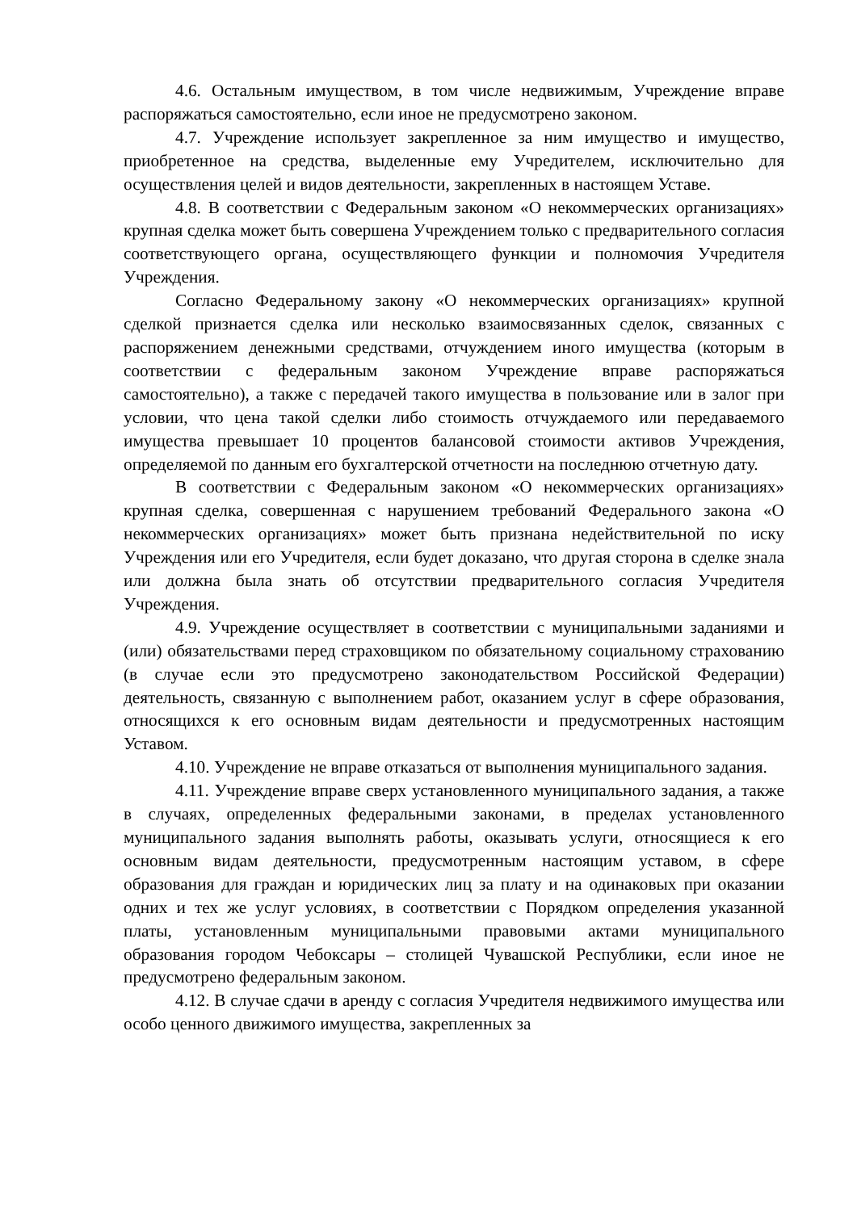4.6. Остальным имуществом, в том числе недвижимым, Учреждение вправе распоряжаться самостоятельно, если иное не предусмотрено законом.
4.7. Учреждение использует закрепленное за ним имущество и имущество, приобретенное на средства, выделенные ему Учредителем, исключительно для осуществления целей и видов деятельности, закрепленных в настоящем Уставе.
4.8. В соответствии с Федеральным законом «О некоммерческих организациях» крупная сделка может быть совершена Учреждением только с предварительного согласия соответствующего органа, осуществляющего функции и полномочия Учредителя Учреждения.
Согласно Федеральному закону «О некоммерческих организациях» крупной сделкой признается сделка или несколько взаимосвязанных сделок, связанных с распоряжением денежными средствами, отчуждением иного имущества (которым в соответствии с федеральным законом Учреждение вправе распоряжаться самостоятельно), а также с передачей такого имущества в пользование или в залог при условии, что цена такой сделки либо стоимость отчуждаемого или передаваемого имущества превышает 10 процентов балансовой стоимости активов Учреждения, определяемой по данным его бухгалтерской отчетности на последнюю отчетную дату.
В соответствии с Федеральным законом «О некоммерческих организациях» крупная сделка, совершенная с нарушением требований Федерального закона «О некоммерческих организациях» может быть признана недействительной по иску Учреждения или его Учредителя, если будет доказано, что другая сторона в сделке знала или должна была знать об отсутствии предварительного согласия Учредителя Учреждения.
4.9. Учреждение осуществляет в соответствии с муниципальными заданиями и (или) обязательствами перед страховщиком по обязательному социальному страхованию (в случае если это предусмотрено законодательством Российской Федерации) деятельность, связанную с выполнением работ, оказанием услуг в сфере образования, относящихся к его основным видам деятельности и предусмотренных настоящим Уставом.
4.10. Учреждение не вправе отказаться от выполнения муниципального задания.
4.11. Учреждение вправе сверх установленного муниципального задания, а также в случаях, определенных федеральными законами, в пределах установленного муниципального задания выполнять работы, оказывать услуги, относящиеся к его основным видам деятельности, предусмотренным настоящим уставом, в сфере образования для граждан и юридических лиц за плату и на одинаковых при оказании одних и тех же услуг условиях, в соответствии с Порядком определения указанной платы, установленным муниципальными правовыми актами муниципального образования городом Чебоксары – столицей Чувашской Республики, если иное не предусмотрено федеральным законом.
4.12. В случае сдачи в аренду с согласия Учредителя недвижимого имущества или особо ценного движимого имущества, закрепленных за